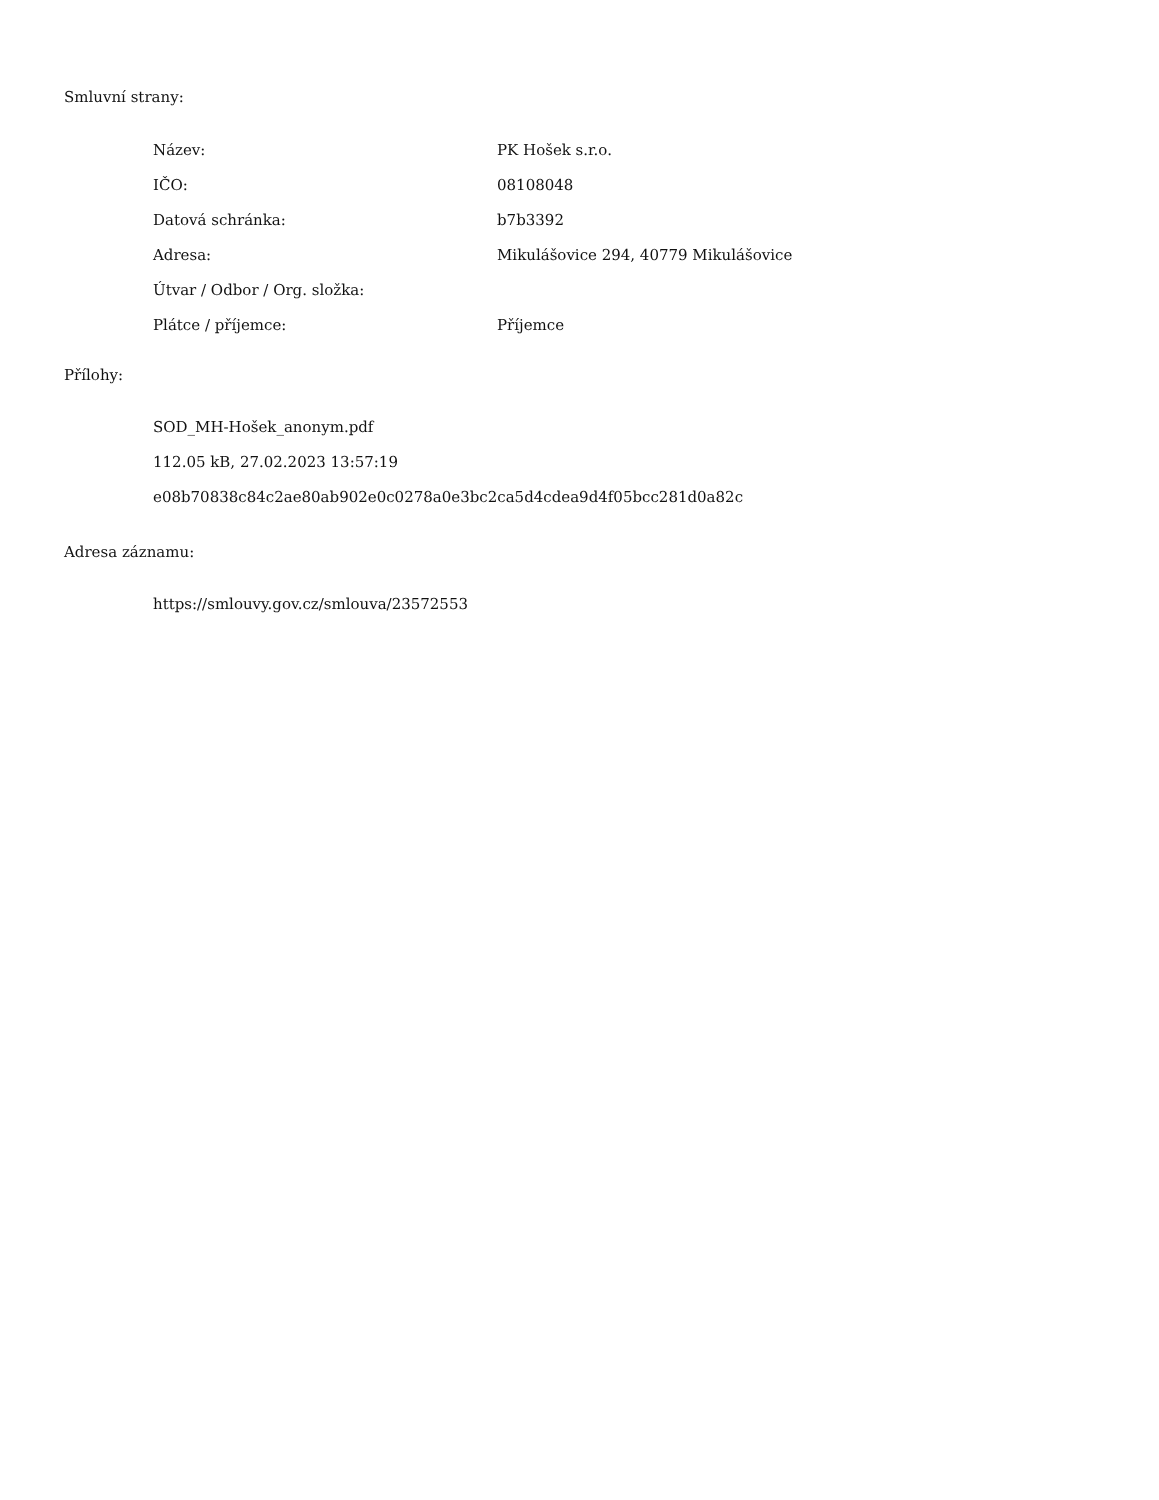Smluvní strany:
| Název: | PK Hošek s.r.o. |
| IČO: | 08108048 |
| Datová schránka: | b7b3392 |
| Adresa: | Mikulášovice 294, 40779 Mikulášovice |
| Útvar / Odbor / Org. složka: | |
| Plátce / příjemce: | Příjemce |
Přílohy:
SOD_MH-Hošek_anonym.pdf
112.05 kB, 27.02.2023 13:57:19
e08b70838c84c2ae80ab902e0c0278a0e3bc2ca5d4cdea9d4f05bcc281d0a82c
Adresa záznamu:
https://smlouvy.gov.cz/smlouva/23572553